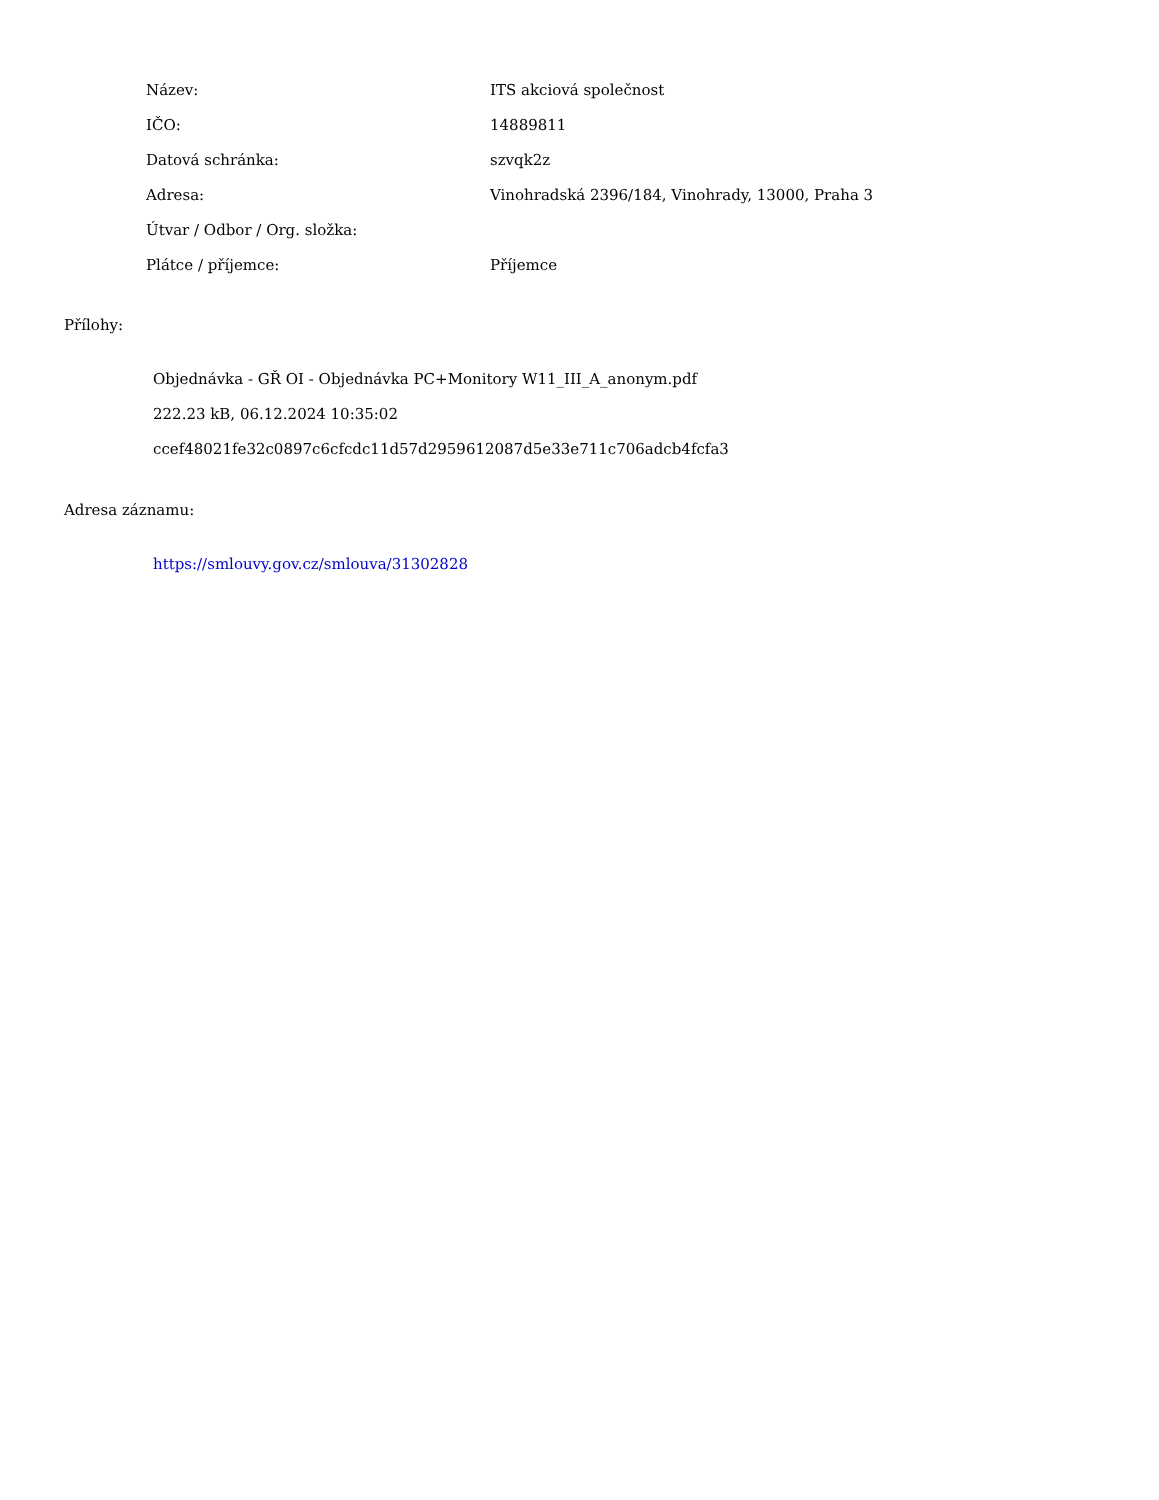| Název: | ITS akciová společnost |
| IČO: | 14889811 |
| Datová schránka: | szvqk2z |
| Adresa: | Vinohradská 2396/184, Vinohrady, 13000, Praha 3 |
| Útvar / Odbor / Org. složka: | |
| Plátce / příjemce: | Příjemce |
Přílohy:
Objednávka - GŘ OI - Objednávka PC+Monitory W11_III_A_anonym.pdf
222.23 kB, 06.12.2024 10:35:02
ccef48021fe32c0897c6cfcdc11d57d2959612087d5e33e711c706adcb4fcfa3
Adresa záznamu:
https://smlouvy.gov.cz/smlouva/31302828